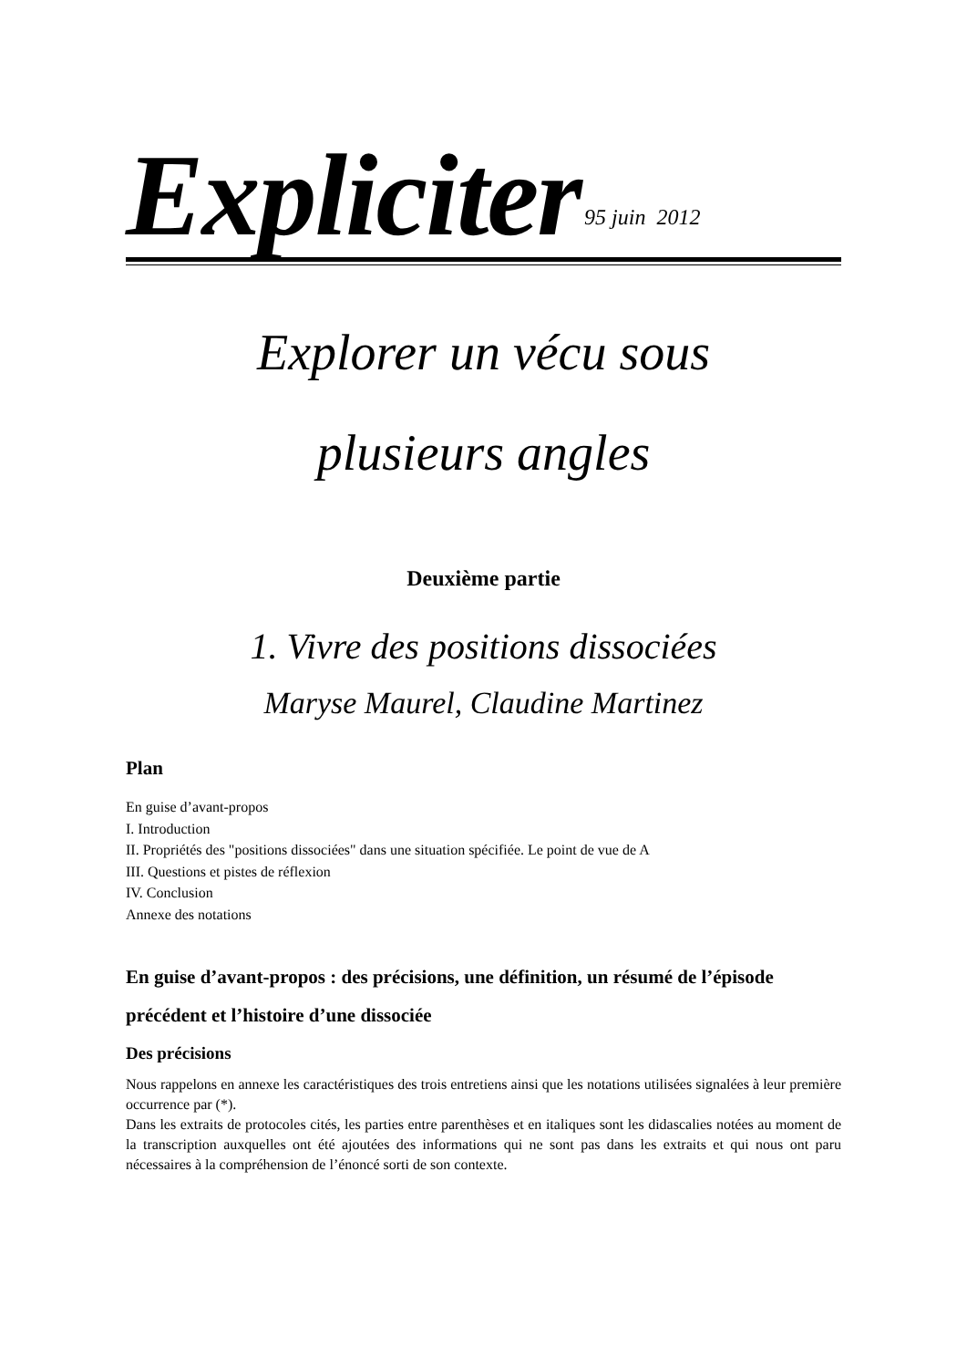Expliciter
95 juin 2012
Explorer un vécu sous
plusieurs angles
Deuxième partie
1. Vivre des positions dissociées
Maryse Maurel, Claudine Martinez
Plan
En guise d’avant-propos
I. Introduction
II. Propriétés des "positions dissociées" dans une situation spécifiée. Le point de vue de A
III. Questions et pistes de réflexion
IV. Conclusion
Annexe des notations
En guise d’avant-propos : des précisions, une définition, un résumé de l’épisode précédent et l’histoire d’une dissociée
Des précisions
Nous rappelons en annexe les caractéristiques des trois entretiens ainsi que les notations utilisées signalées à leur première occurrence par (*).
Dans les extraits de protocoles cités, les parties entre parenthèses et en italiques sont les didascalies notées au moment de la transcription auxquelles ont été ajoutées des informations qui ne sont pas dans les extraits et qui nous ont paru nécessaires à la compréhension de l’énoncé sorti de son contexte.